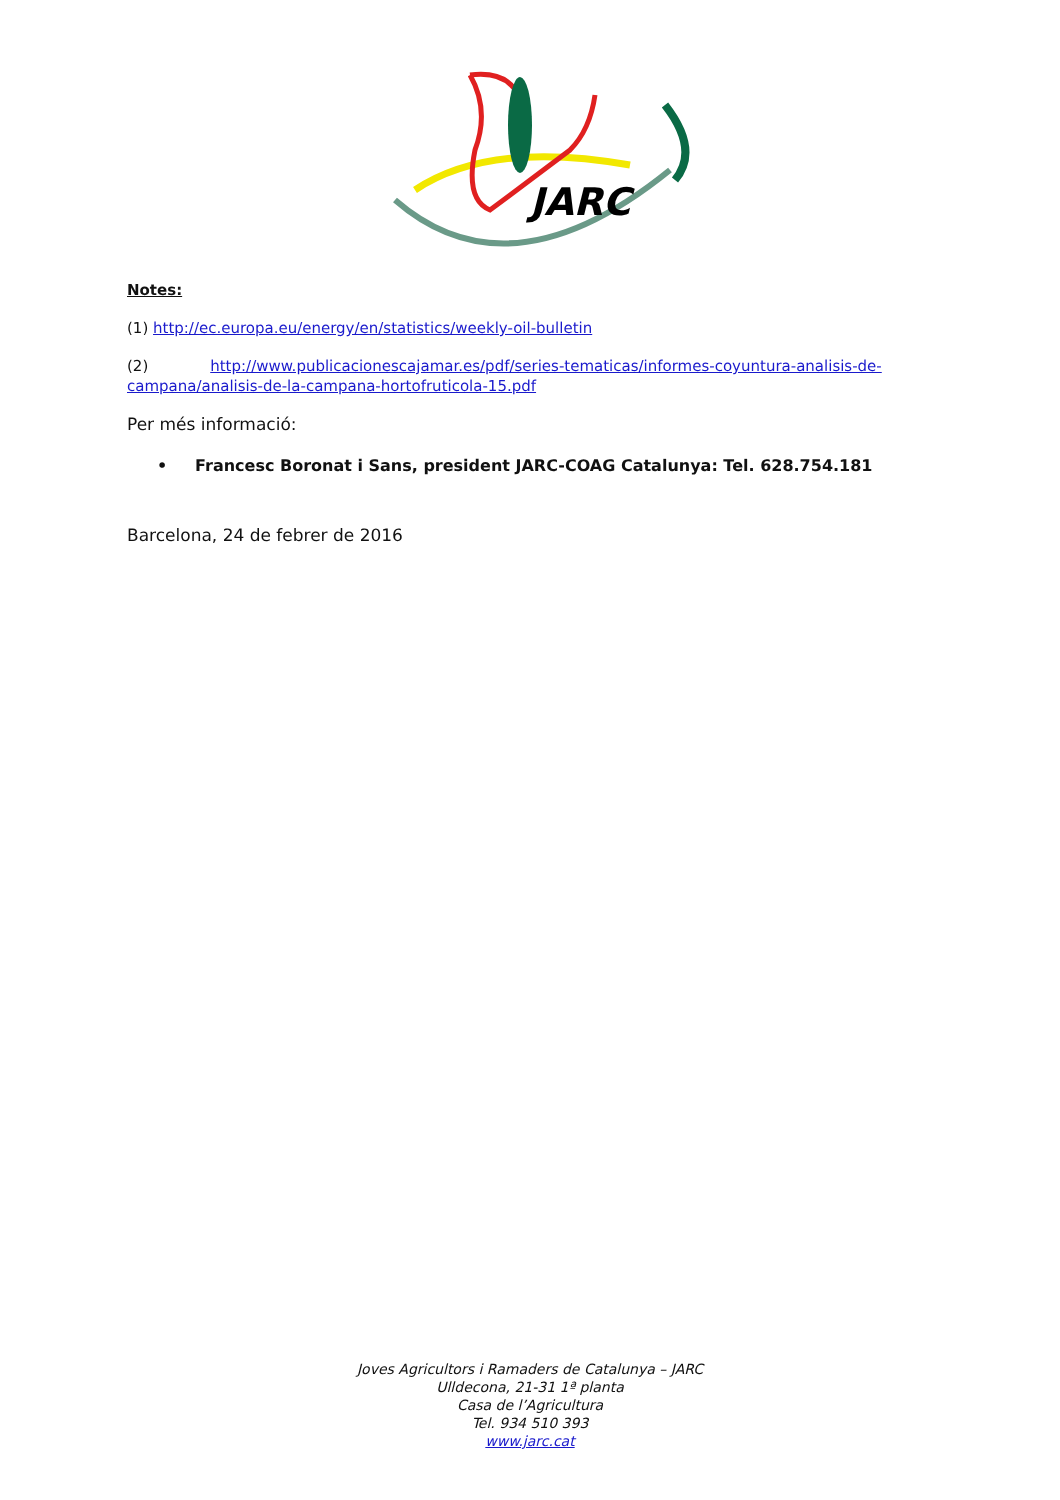JARC
Notes:
(1) http://ec.europa.eu/energy/en/statistics/weekly-oil-bulletin
(2) http://www.publicacionescajamar.es/pdf/series-tematicas/informes-coyuntura-analisis-de-campana/analisis-de-la-campana-hortofruticola-15.pdf
Per més informació:
• Francesc Boronat i Sans, president JARC-COAG Catalunya: Tel. 628.754.181
Barcelona, 24 de febrer de 2016
Joves Agricultors i Ramaders de Catalunya – JARC
Ulldecona, 21-31 1ª planta
Casa de l’Agricultura
Tel. 934 510 393
www.jarc.cat